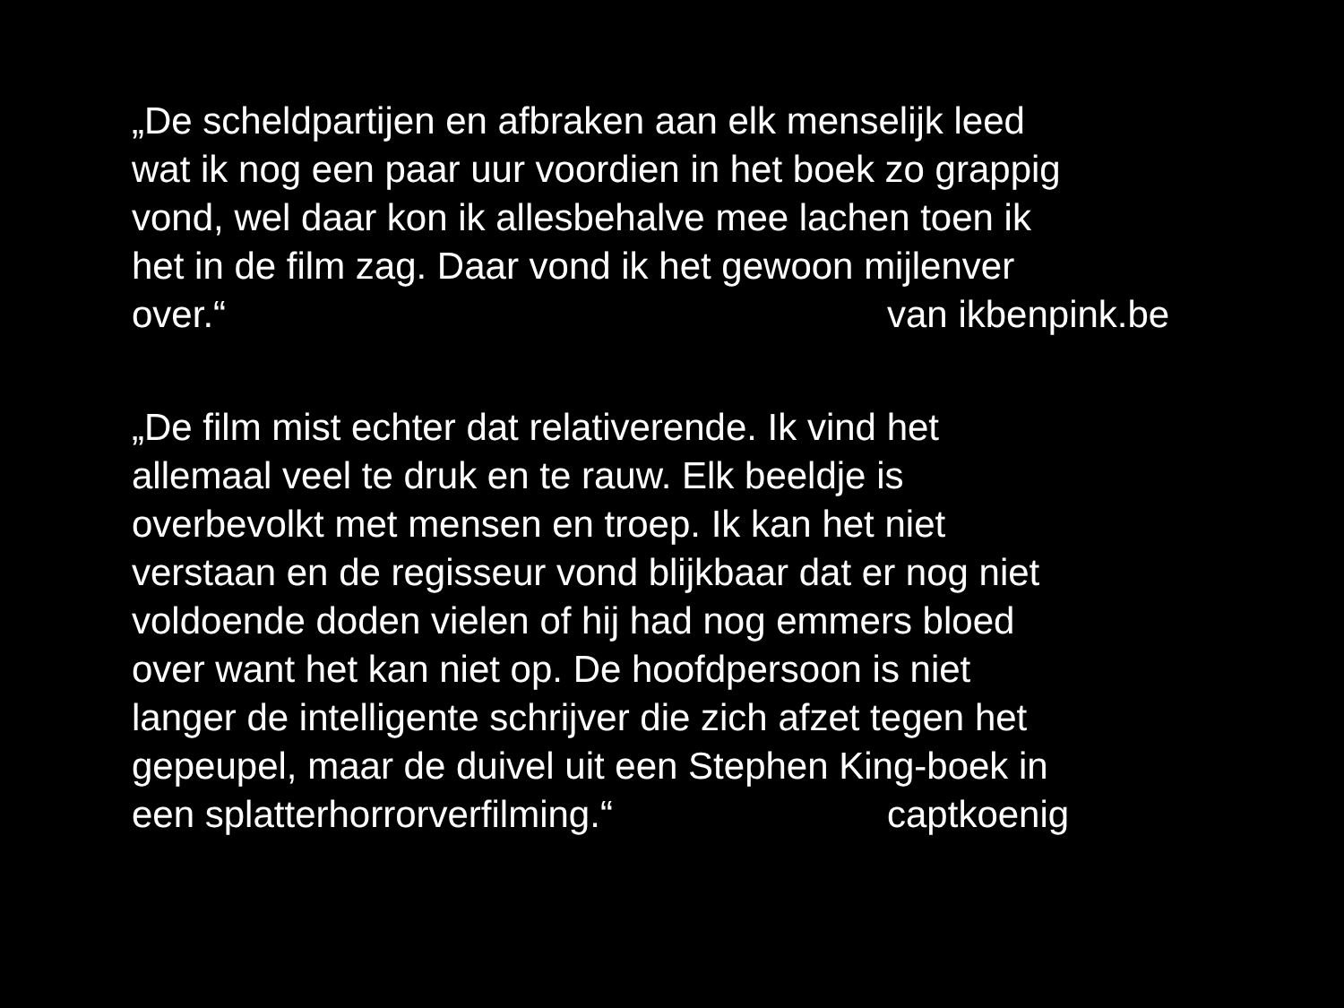„De scheldpartijen en afbraken aan elk menselijk leed
wat ik nog een paar uur voordien in het boek zo grappig
vond, wel daar kon ik allesbehalve mee lachen toen ik
het in de film zag. Daar vond ik het gewoon mijlenver
over.“ van ikbenpink.be
„De film mist echter dat relativerende. Ik vind het
allemaal veel te druk en te rauw. Elk beeldje is
overbevolkt met mensen en troep. Ik kan het niet
verstaan en de regisseur vond blijkbaar dat er nog niet
voldoende doden vielen of hij had nog emmers bloed
over want het kan niet op. De hoofdpersoon is niet
langer de intelligente schrijver die zich afzet tegen het
gepeupel, maar de duivel uit een Stephen King-boek in
een splatterhorrorverfilming.“ captkoenig